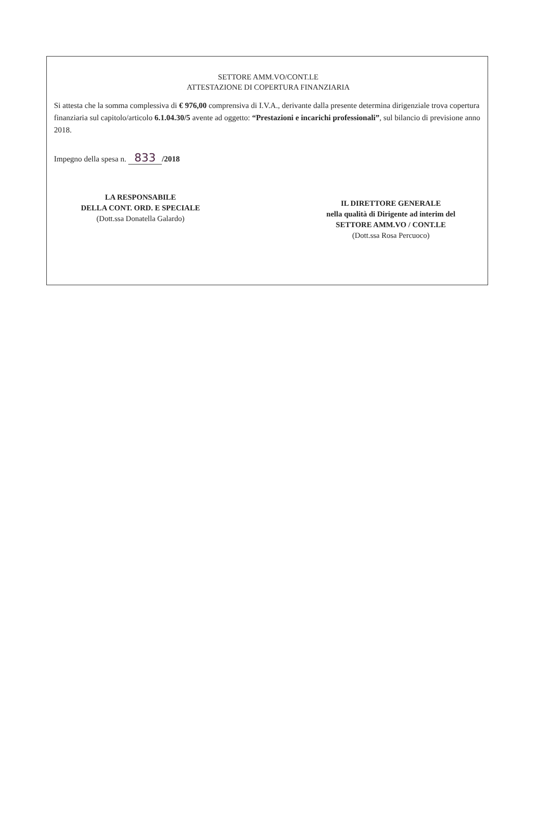SETTORE AMM.VO/CONT.LE
ATTESTAZIONE DI COPERTURA FINANZIARIA
Si attesta che la somma complessiva di € 976,00 comprensiva di I.V.A., derivante dalla presente determina dirigenziale trova copertura finanziaria sul capitolo/articolo 6.1.04.30/5 avente ad oggetto: “Prestazioni e incarichi professionali”, sul bilancio di previsione anno 2018.
Impegno della spesa n. 833 /2018
LA RESPONSABILE
DELLA CONT. ORD. E SPECIALE
(Dott.ssa Donatella Galardo)
IL DIRETTORE GENERALE
nella qualità di Dirigente ad interim del
SETTORE AMM.VO / CONT.LE
(Dott.ssa Rosa Percuoco)